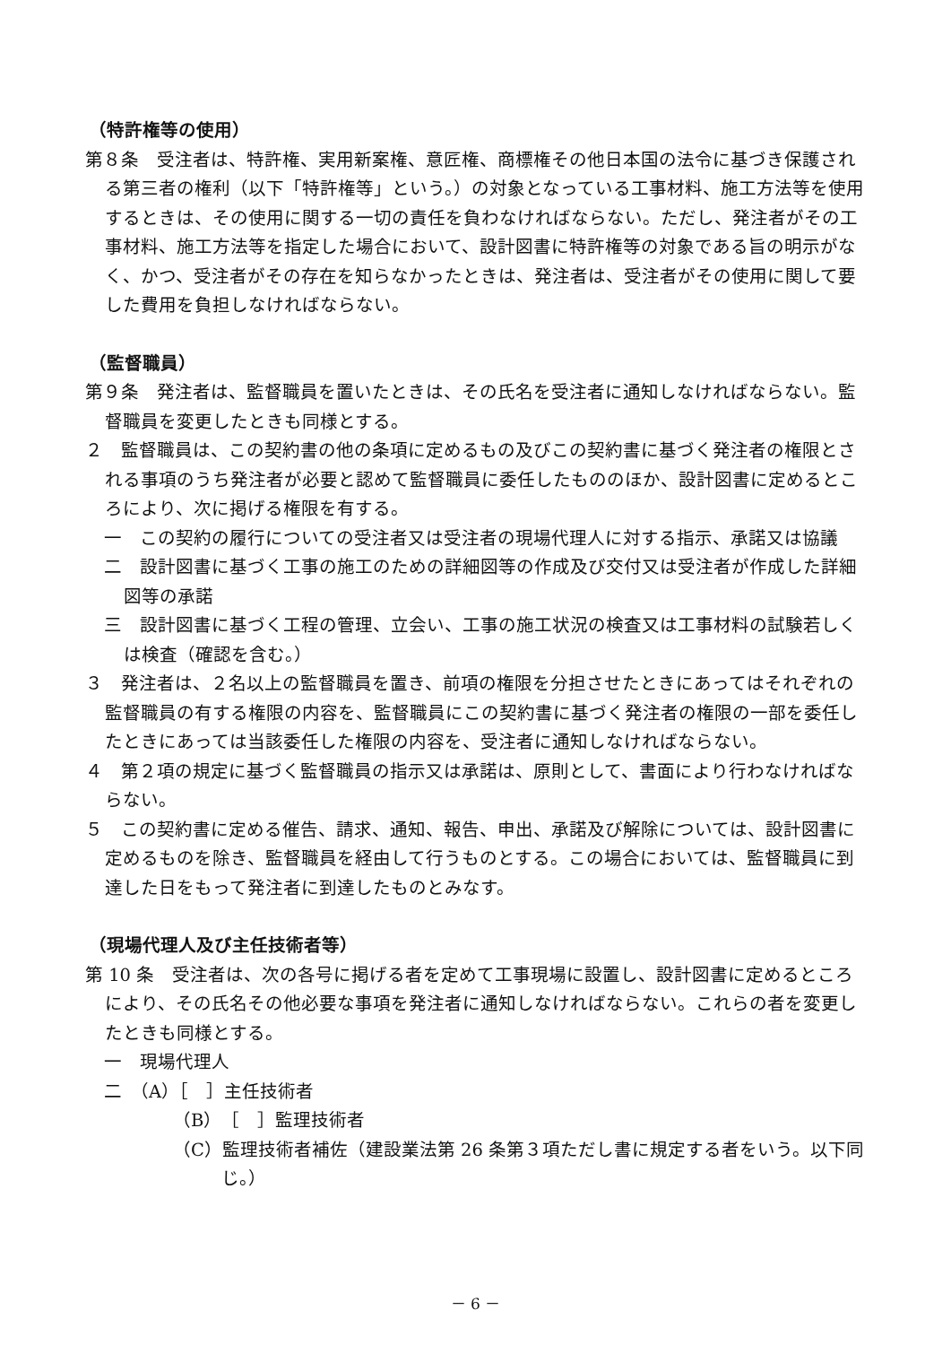（特許権等の使用）
第８条　受注者は、特許権、実用新案権、意匠権、商標権その他日本国の法令に基づき保護される第三者の権利（以下「特許権等」という。）の対象となっている工事材料、施工方法等を使用するときは、その使用に関する一切の責任を負わなければならない。ただし、発注者がその工事材料、施工方法等を指定した場合において、設計図書に特許権等の対象である旨の明示がなく、かつ、受注者がその存在を知らなかったときは、発注者は、受注者がその使用に関して要した費用を負担しなければならない。
（監督職員）
第９条　発注者は、監督職員を置いたときは、その氏名を受注者に通知しなければならない。監督職員を変更したときも同様とする。
２　監督職員は、この契約書の他の条項に定めるもの及びこの契約書に基づく発注者の権限とされる事項のうち発注者が必要と認めて監督職員に委任したもののほか、設計図書に定めるところにより、次に掲げる権限を有する。
一　この契約の履行についての受注者又は受注者の現場代理人に対する指示、承諾又は協議
二　設計図書に基づく工事の施工のための詳細図等の作成及び交付又は受注者が作成した詳細図等の承諾
三　設計図書に基づく工程の管理、立会い、工事の施工状況の検査又は工事材料の試験若しくは検査（確認を含む。）
３　発注者は、２名以上の監督職員を置き、前項の権限を分担させたときにあってはそれぞれの監督職員の有する権限の内容を、監督職員にこの契約書に基づく発注者の権限の一部を委任したときにあっては当該委任した権限の内容を、受注者に通知しなければならない。
４　第２項の規定に基づく監督職員の指示又は承諾は、原則として、書面により行わなければならない。
５　この契約書に定める催告、請求、通知、報告、申出、承諾及び解除については、設計図書に定めるものを除き、監督職員を経由して行うものとする。この場合においては、監督職員に到達した日をもって発注者に到達したものとみなす。
（現場代理人及び主任技術者等）
第 10 条　受注者は、次の各号に掲げる者を定めて工事現場に設置し、設計図書に定めるところにより、その氏名その他必要な事項を発注者に通知しなければならない。これらの者を変更したときも同様とする。
一　現場代理人
二　（A）［　］主任技術者
（B）［　］監理技術者
（C）監理技術者補佐（建設業法第 26 条第３項ただし書に規定する者をいう。以下同じ。）
－ 6 －